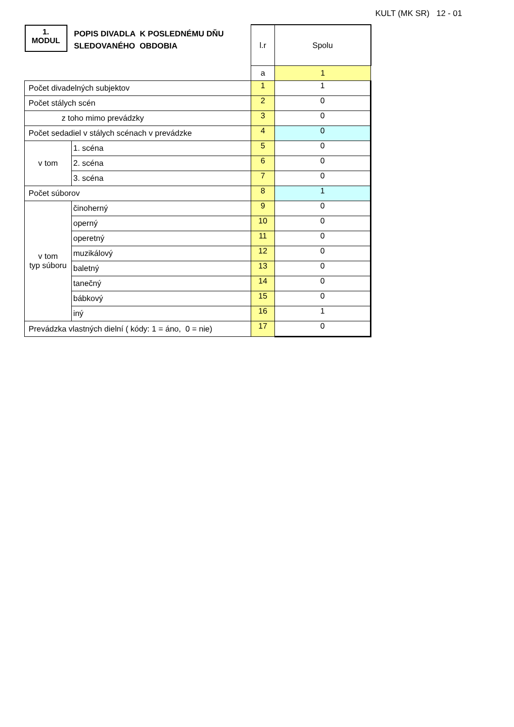KULT (MK SR) 12 - 01
| 1. MODUL POPIS DIVADLA K POSLEDNÉMU DŇU SLEDOVANÉHO OBDOBIA | | l.r | Spolu |
| | | a | 1 |
| Počet divadelných subjektov | | 1 | 1 |
| Počet stálych scén | | 2 | 0 |
| z toho mimo prevádzky | | 3 | 0 |
| Počet sedadiel v stálych scénach v prevádzke | | 4 | 0 |
| v tom | 1. scéna | 5 | 0 |
| | 2. scéna | 6 | 0 |
| | 3. scéna | 7 | 0 |
| Počet súborov | | 8 | 1 |
| v tom typ súboru | činoherný | 9 | 0 |
| | operný | 10 | 0 |
| | operetný | 11 | 0 |
| | muzikálový | 12 | 0 |
| | baletný | 13 | 0 |
| | tanečný | 14 | 0 |
| | bábkový | 15 | 0 |
| | iný | 16 | 1 |
| Prevádzka vlastných dielní ( kódy: 1 = áno, 0 = nie) | | 17 | 0 |